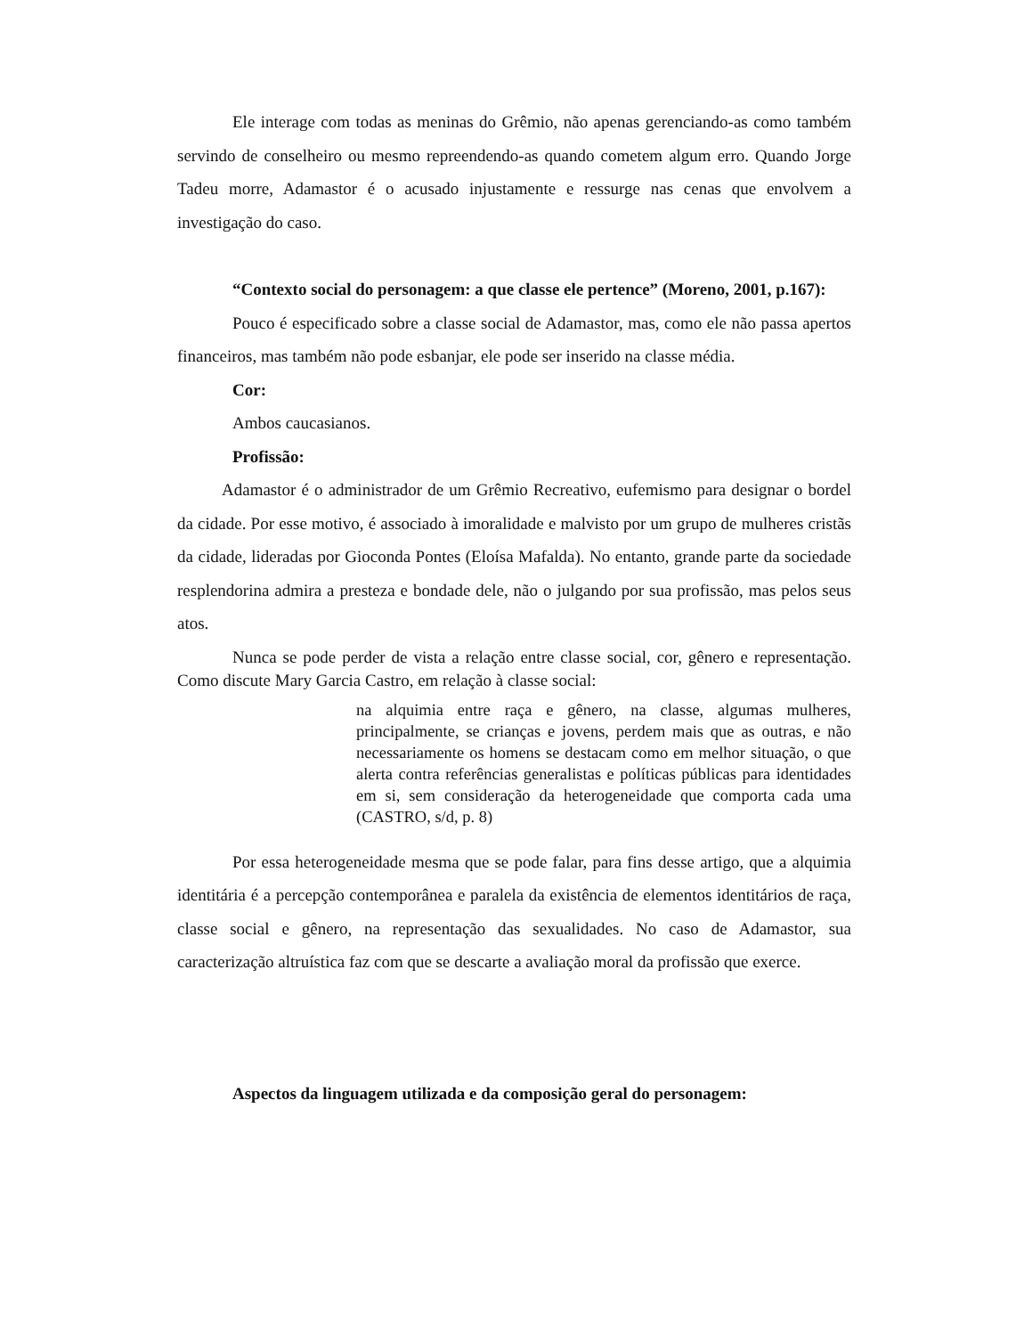Ele interage com todas as meninas do Grêmio, não apenas gerenciando-as como também servindo de conselheiro ou mesmo repreendendo-as quando cometem algum erro. Quando Jorge Tadeu morre, Adamastor é o acusado injustamente e ressurge nas cenas que envolvem a investigação do caso.
“Contexto social do personagem: a que classe ele pertence” (Moreno, 2001, p.167):
Pouco é especificado sobre a classe social de Adamastor, mas, como ele não passa apertos financeiros, mas também não pode esbanjar, ele pode ser inserido na classe média.
Cor:
Ambos caucasianos.
Profissão:
Adamastor é o administrador de um Grêmio Recreativo, eufemismo para designar o bordel da cidade. Por esse motivo, é associado à imoralidade e malvisto por um grupo de mulheres cristãs da cidade, lideradas por Gioconda Pontes (Eloísa Mafalda). No entanto, grande parte da sociedade resplendorina admira a presteza e bondade dele, não o julgando por sua profissão, mas pelos seus atos.
Nunca se pode perder de vista a relação entre classe social, cor, gênero e representação. Como discute Mary Garcia Castro, em relação à classe social:
na alquimia entre raça e gênero, na classe, algumas mulheres, principalmente, se crianças e jovens, perdem mais que as outras, e não necessariamente os homens se destacam como em melhor situação, o que alerta contra referências generalistas e políticas públicas para identidades em si, sem consideração da heterogeneidade que comporta cada uma (CASTRO, s/d, p. 8)
Por essa heterogeneidade mesma que se pode falar, para fins desse artigo, que a alquimia identitária é a percepção contemporânea e paralela da existência de elementos identitários de raça, classe social e gênero, na representação das sexualidades. No caso de Adamastor, sua caracterização altruística faz com que se descarte a avaliação moral da profissão que exerce.
Aspectos da linguagem utilizada e da composição geral do personagem: